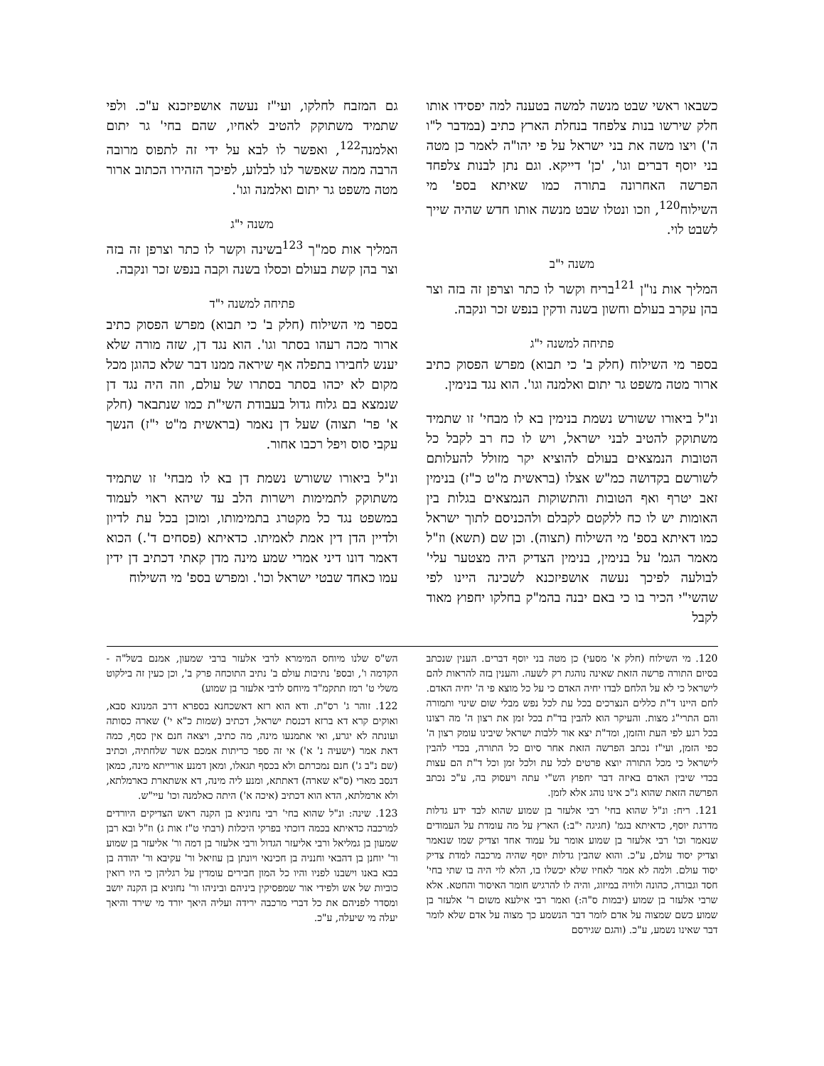כשבאו ראשי שבט מנשה למשה בטענה למה יפסידו אותו חלק שירשו בנות צלפחד בנחלת הארץ כתיב (במדבר ל"ו ה') ויצו משה את בני ישראל על פי יהו"ה לאמר כן מטה בני יוסף דברים וגו', 'כן' דייקא. וגם נתן לבנות צלפחד הפרשה האחרונה בתורה כמו שאיתא בספ' מי השילוח<sup>120</sup>, וזכו ונטלו שבט מנשה אותו חדש שהיה שייך לשבט לוי.
משנה י"ב
המליך אות נו"ן <sup>121</sup>בריח וקשר לו כתר וצרפן זה בזה וצר בהן עקרב בעולם וחשון בשנה ודקין בנפש זכר ונקבה.
פתיחה למשנה י"ג
בספר מי השילוח (חלק ב' כי תבוא) מפרש הפסוק כתיב ארור מטה משפט גר יתום ואלמנה וגו'. הוא נגד בנימין.
ונ"ל ביאורו ששורש נשמת בנימין בא לו מבחי' זו שתמיד משתוקק להטיב לבני ישראל, ויש לו כח רב לקבל כל הטובות הנמצאים בעולם להוציא יקר מזולל להעלותם לשורשם בקדושה כמ"ש אצלו (בראשית מ"ט כ"ז) בנימין זאב יטרף ואף הטובות והתשוקות הנמצאים בגלות בין האומות יש לו כח ללקטם לקבלם ולהכניסם לתוך ישראל כמו דאיתא בספ' מי השילוח (תצוה). וכן שם (תשא) וז"ל מאמר הגמ' על בנימין, בנימין הצדיק היה מצטער עלי' לבולעה לפיכך נעשה אושפיזכנא לשכינה היינו לפי שהשי"י הכיר בו כי באם יבנה בהמ"ק בחלקו יחפוץ מאוד לקבל
גם המזבח לחלקו, ועי"ז נעשה אושפיזכנא ע"כ. ולפי שתמיד משתוקק להטיב לאחיו, שהם בחי' גר יתום ואלמנה<sup>122</sup>, ואפשר לו לבא על ידי זה לתפוס מרובה הרבה ממה שאפשר לנו לבלוע, לפיכך הזהירו הכתוב ארור מטה משפט גר יתום ואלמנה וגו'.
משנה י"ג
המליך אות סמ"ך <sup>123</sup>בשינה וקשר לו כתר וצרפן זה בזה וצר בהן קשת בעולם וכסלו בשנה וקבה בנפש זכר ונקבה.
פתיחה למשנה י"ד
בספר מי השילוח (חלק ב' כי תבוא) מפרש הפסוק כתיב ארור מכה רעהו בסתר וגו'. הוא נגד דן, שזה מורה שלא יענש לחבירו בתפלה אף שיראה ממנו דבר שלא כהוגן מכל מקום לא יכהו בסתר בסתרו של עולם, וזה היה נגד דן שנמצא בם גלוח גדול בעבודת השי"ת כמו שנתבאר (חלק א' פר' תצוה) שעל דן נאמר (בראשית מ"ט י"ז) הנשך עקבי סוס ויפל רכבו אחור.
ונ"ל ביאורו ששורש נשמת דן בא לו מבחי' זו שתמיד משתוקק לתמימות וישרות הלב עד שיהא ראוי לעמוד במשפט נגד כל מקטרג בתמימותו, ומוכן בכל עת לדיון ולדיין הדן דין אמת לאמיתו. כדאיתא (פסחים ד'.) הכוא דאמר דונו דיני אמרי שמע מינה מדן קאתי דכתיב דן ידין עמו כאחד שבטי ישראל וכו'. ומפרש בספ' מי השילוח
120. מי השילוח (חלק א' מסעי) כן מטה בני יוסף דברים. הענין שנכתב בסיום התורה פרשה הזאת שאינה נוהגת רק לשעה. והענין בזה להראות להם לישראל כי לא על הלחם לבדו יחיה האדם כי על כל מוצא פי ה' יחיה האדם. לחם היינו ד"ת כללים הנצרכים בכל עת לכל נפש מבלי שום שינוי ותמורה והם התרי"ג מצות. והעיקר הוא להבין בד"ת בכל זמן את רצון ה' מה רצונו בכל רגע לפי העת והזמן, ומד"ת יצא אור ללבות ישראל שיבינו עומק רצון ה' כפי הזמן, ועי"ז נכתב הפרשה הזאת אחר סיום כל התורה, בכדי להבין לישראל כי מכל התורה יוצא פרטים לכל עת ולכל זמן וכל ד"ת הם עצות בכדי שיבין האדם באיזה דבר יחפוץ הש"י עתה ויעסוק בה, ע"כ נכתב הפרשה הזאת שהוא ג"כ אינו נוהג אלא לזמן.
121. ריח: ונ"ל שהוא בחי' רבי אלעזר בן שמוע שהוא לבד ידע גדלות מדרגת יוסף, כדאיתא בגמ' (חגיגה י"ב:) הארץ על מה עומדת על העמודים שנאמר וכו' רבי אלעזר בן שמוע אומר על עמוד אחד וצדיק שמו שנאמר וצדיק יסוד עולם, ע"כ. והוא שהבין גדלות יוסף שהיה מרכבה למדת צדיק יסוד עולם. ולמה לא אמר לאחיו שלא יכשלו בו, הלא לוי היה בו שתי בחי' חסד וגבורה, כהונה ולוויה במיזוג, והיה לו להרגיש חומר האיסור והחטא. אלא שרבי אלעזר בן שמוע (יבמות ס"ה:) ואמר רבי אילעא משום ר' אלעזר בן שמוע כשם שמצוה על אדם לומר דבר הנשמע כך מצוה על אדם שלא לומר דבר שאינו נשמע, ע"כ. (והגם שגירסם
הש"ס שלנו מיוחס המימרא לרבי אלעזר ברבי שמעון, אמנם בשל"ה - הקדמה ו', ובספ' נתיבות עולם ב' נתיב התוכחה פרק ב', וכן כעין זה בילקוט משלי ט' רמז תתקמ"ד מיוחס לרבי אלעזר בן שמוע)
122. זוהר ג' רס"ת. ודא הוא רזא דאשכחנא בספרא דרב המנונא סבא, ואוקים קרא דא ברזא דכנסת ישראל, דכתיב (שמות כ"א י') שארה כסותה ועונתה לא יגרע, ואי אתמנעו מינה, מה כתיב, ויצאה חנם אין כסף, כמה דאת אמר (ישעיה נ' א') אי זה ספר כריתות אמכם אשר שלחתיה, וכתיב (שם נ"ב ג') חנם נמכרתם ולא בכסף תגאלו, ומאן דמנע אורייתא מינה, כמאן דנסב מארי (ס"א שארה) דאתתא, ומנע ליה מינה, דא אשתארת כארמלתא, ולא ארמלתא, הדא הוא דכתיב (איכה א') היתה כאלמנה וכו' עיי"ש.
123. שינה: ונ"ל שהוא בחי' רבי נחוניא בן הקנה ראש הצדיקים היורדים למרכבה כדאיתא בכמה דוכתי בפרקי היכלות (רבתי ט"ז אות ג) וז"ל ובא רבן שמעון בן גמליאל ורבי אליעזר הגדול ורבי אלעזר בן דמה ור' אליעזר בן שמוע ור' יוחנן בן דהבאי וחנניה בן חכינאי ויונתן בן עוזיאל ור' עקיבא ור' יהודה בן בבא באנו וישבנו לפניו והיו כל המון חבירים עומדין על רגליהן כי היו רואין כוביות של אש ולפידי אור שמפסיקין ביניהם וביניהו ור' נחוניא בן הקנה יושב ומסדר לפניהם את כל דברי מרכבה ירידה ועליה היאך יורד מי שירד והיאך יעלה מי שיעלה, ע"כ.